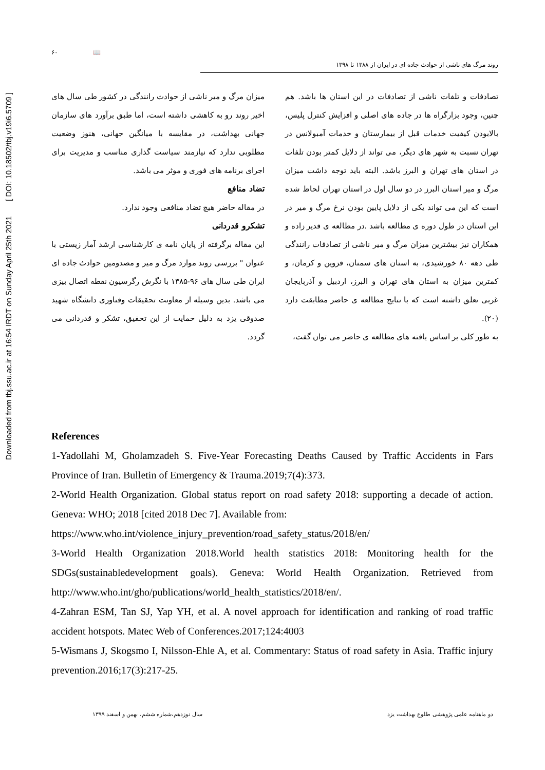Downloaded from tbj.ssu.ac.ir at 16:54 IRDT on Sunday April 25th 2021 [ DOI: 10.18502/tbj.v19i6.5709 ]
۶۰ 📖
روند مرگ های ناشی از حوادث جاده ای در ایران از ۱۳۸۸ تا ۱۳۹۸
تصادفات و تلفات ناشی از تصادفات در این استان ها باشد. هم چنین، وجود بزارگراه ها در جاده های اصلی و افزایش کنترل پلیس، بالابودن کیفیت خدمات قبل از بیمارستان و خدمات آمبولانس در تهران نسبت به شهر های دیگر، می تواند از دلایل کمتر بودن تلفات در استان های تهران و البرز باشد. البته باید توجه داشت میزان مرگ و میر استان البرز در دو سال اول در استان تهران لحاظ شده است که این می تواند یکی از دلایل پایین بودن نرخ مرگ و میر در این استان در طول دوره ی مطالعه باشد .در مطالعه ی قدیر زاده و همکاران نیز بیشترین میزان مرگ و میر ناشی از تصادفات رانندگی طی دهه ۸۰ خورشیدی، به استان های سمنان، قزوین و کرمان، و کمترین میزان به استان های تهران و البرز، اردبیل و آذربایجان غربی تعلق داشته است که با نتایج مطالعه ی حاضر مطابقت دارد (۲۰).
به طور کلی بر اساس یافته های مطالعه ی حاضر می توان گفت،
میزان مرگ و میر ناشی از حوادث رانندگی در کشور طی سال های اخیر روند رو به کاهشی داشته است، اما طبق برآورد های سازمان جهانی بهداشت، در مقایسه با میانگین جهانی، هنوز وضعیت مطلوبی ندارد که نیازمند سیاست گذاری مناسب و مدیریت برای اجرای برنامه های فوری و موثر می باشد.
تضاد منافع
در مقاله حاضر هیچ تضاد منافعی وجود ندارد.
تشکرو قدردانی
این مقاله برگرفته از پایان نامه ی کارشناسی ارشد آمار زیستی با عنوان " بررسی روند موارد مرگ و میر و مصدومین حوادث جاده ای ایران طی سال های ۹۶-۱۳۸۵ با نگرش رگرسیون نقطه اتصال بیزی می باشد. بدین وسیله از معاونت تحقیقات وفناوری دانشگاه شهید صدوقی یزد به دلیل حمایت از این تحقیق، تشکر و قدردانی می گردد.
References
1-Yadollahi M, Gholamzadeh S. Five-Year Forecasting Deaths Caused by Traffic Accidents in Fars Province of Iran. Bulletin of Emergency & Trauma.2019;7(4):373.
2-World Health Organization. Global status report on road safety 2018: supporting a decade of action. Geneva: WHO; 2018 [cited 2018 Dec 7]. Available from:
https://www.who.int/violence_injury_prevention/road_safety_status/2018/en/
3-World Health Organization 2018.World health statistics 2018: Monitoring health for the SDGs(sustainabledevelopment goals). Geneva: World Health Organization. Retrieved from http://www.who.int/gho/publications/world_health_statistics/2018/en/.
4-Zahran ESM, Tan SJ, Yap YH, et al. A novel approach for identification and ranking of road traffic accident hotspots. Matec Web of Conferences.2017;124:4003
5-Wismans J, Skogsmo I, Nilsson-Ehle A, et al. Commentary: Status of road safety in Asia. Traffic injury prevention.2016;17(3):217-25.
دو ماهنامه علمی پژوهشی طلوع بهداشت یزد سال نوزدهم،شماره ششم، بهمن و اسفند ۱۳۹۹